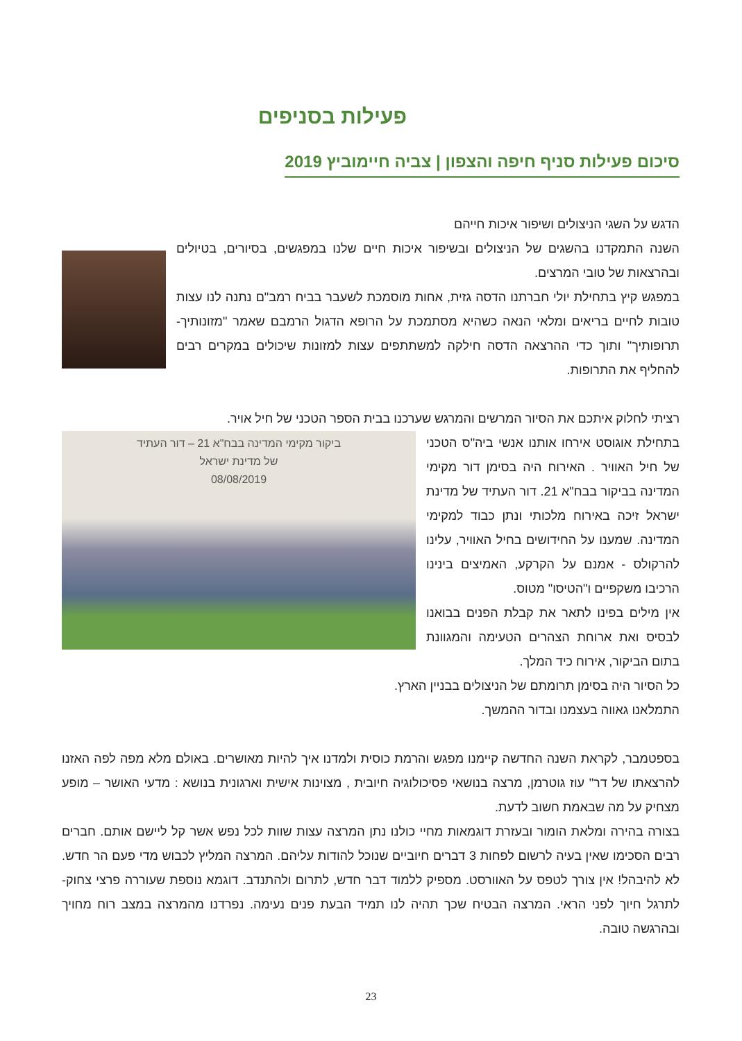פעילות בסניפים
סיכום פעילות סניף חיפה והצפון | צביה חיימוביץ 2019
הדגש על השגי הניצולים ושיפור איכות חייהם
השנה התמקדנו בהשגים של הניצולים ובשיפור איכות חיים שלנו במפגשים, בסיורים, בטיולים ובהרצאות של טובי המרצים.
במפגש קיץ בתחילת יולי חברתנו הדסה גזית, אחות מוסמכת לשעבר בביח רמב"ם נתנה לנו עצות טובות לחיים בריאים ומלאי הנאה כשהיא מסתמכת על הרופא הדגול הרמבם שאמר "מזונותיך- תרופותיך" ותוך כדי ההרצאה הדסה חילקה למשתתפים עצות למזונות שיכולים במקרים רבים להחליף את התרופות.
רציתי לחלוק איתכם את הסיור המרשים והמרגש שערכנו בבית הספר הטכני של חיל אויר.
ביקור מקימי המדינה בבח"א 21 – דור העתיד
של מדינת ישראל
08/08/2019
בתחילת אוגוסט אירחו אותנו אנשי ביה"ס הטכני של חיל האוויר . האירוח היה בסימן דור מקימי המדינה בביקור בבח"א 21. דור העתיד של מדינת ישראל זיכה באירוח מלכותי ונתן כבוד למקימי המדינה. שמענו על החידושים בחיל האוויר, עלינו להרקולס - אמנם על הקרקע, האמיצים בינינו הרכיבו משקפיים ו"הטיסו" מטוס.
אין מילים בפינו לתאר את קבלת הפנים בבואנו לבסיס ואת ארוחת הצהרים הטעימה והמגוונת בתום הביקור, אירוח כיד המלך.
כל הסיור היה בסימן תרומתם של הניצולים בבניין הארץ.
התמלאנו גאווה בעצמנו ובדור ההמשך.
בספטמבר, לקראת השנה החדשה קיימנו מפגש והרמת כוסית ולמדנו איך להיות מאושרים. באולם מלא מפה לפה האזנו להרצאתו של דר" עוז גוטרמן, מרצה בנושאי פסיכולוגיה חיובית , מצוינות אישית וארגונית בנושא : מדעי האושר – מופע מצחיק על מה שבאמת חשוב לדעת.
בצורה בהירה ומלאת הומור ובעזרת דוגמאות מחיי כולנו נתן המרצה עצות שוות לכל נפש אשר קל ליישם אותם. חברים רבים הסכימו שאין בעיה לרשום לפחות 3 דברים חיוביים שנוכל להודות עליהם. המרצה המליץ לכבוש מדי פעם הר חדש. לא להיבהל! אין צורך לטפס על האוורסט. מספיק ללמוד דבר חדש, לתרום ולהתנדב. דוגמא נוספת שעוררה פרצי צחוק- לתרגל חיוך לפני הראי. המרצה הבטיח שכך תהיה לנו תמיד הבעת פנים נעימה. נפרדנו מהמרצה במצב רוח מחויך ובהרגשה טובה.
23